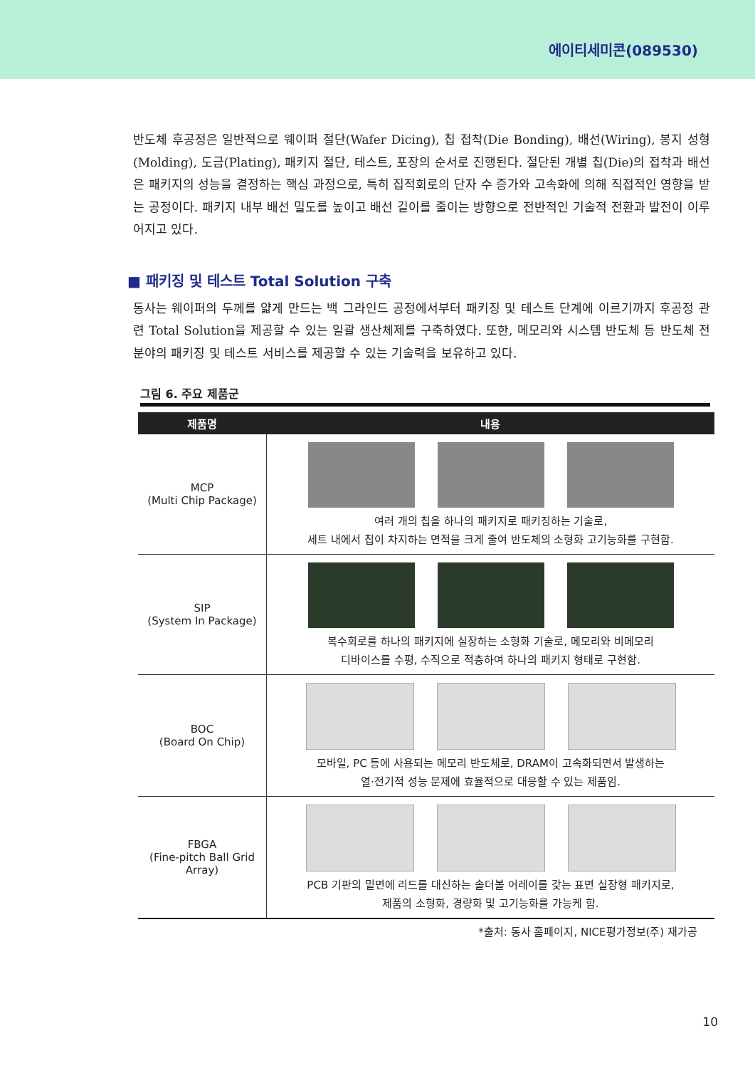에이티세미콘(089530)
반도체 후공정은 일반적으로 웨이퍼 절단(Wafer Dicing), 칩 접착(Die Bonding), 배선(Wiring), 봉지 성형(Molding), 도금(Plating), 패키지 절단, 테스트, 포장의 순서로 진행된다. 절단된 개별 칩(Die)의 접착과 배선은 패키지의 성능을 결정하는 핵심 과정으로, 특히 집적회로의 단자 수 증가와 고속화에 의해 직접적인 영향을 받는 공정이다. 패키지 내부 배선 밀도를 높이고 배선 길이를 줄이는 방향으로 전반적인 기술적 전환과 발전이 이루어지고 있다.
■ 패키징 및 테스트 Total Solution 구축
동사는 웨이퍼의 두께를 얇게 만드는 백 그라인드 공정에서부터 패키징 및 테스트 단계에 이르기까지 후공정 관련 Total Solution을 제공할 수 있는 일괄 생산체제를 구축하였다. 또한, 메모리와 시스템 반도체 등 반도체 전분야의 패키징 및 테스트 서비스를 제공할 수 있는 기술력을 보유하고 있다.
그림 6. 주요 제품군
| 제품명 | 내용 |
| --- | --- |
| MCP (Multi Chip Package) | 여러 개의 칩을 하나의 패키지로 패키징하는 기술로, 세트 내에서 칩이 차지하는 면적을 크게 줄여 반도체의 소형화 고기능화를 구현함. |
| SIP (System In Package) | 복수회로를 하나의 패키지에 실장하는 소형화 기술로, 메모리와 비메모리 디바이스를 수평, 수직으로 적층하여 하나의 패키지 형태로 구현함. |
| BOC (Board On Chip) | 모바일, PC 등에 사용되는 메모리 반도체로, DRAM이 고속화되면서 발생하는 열·전기적 성능 문제에 효율적으로 대응할 수 있는 제품임. |
| FBGA (Fine-pitch Ball Grid Array) | PCB 기판의 밑면에 리드를 대신하는 솔더볼 어레이를 갖는 표면 실장형 패키지로, 제품의 소형화, 경량화 및 고기능화를 가능케 함. |
*출처: 동사 홈페이지, NICE평가정보(주) 재가공
10